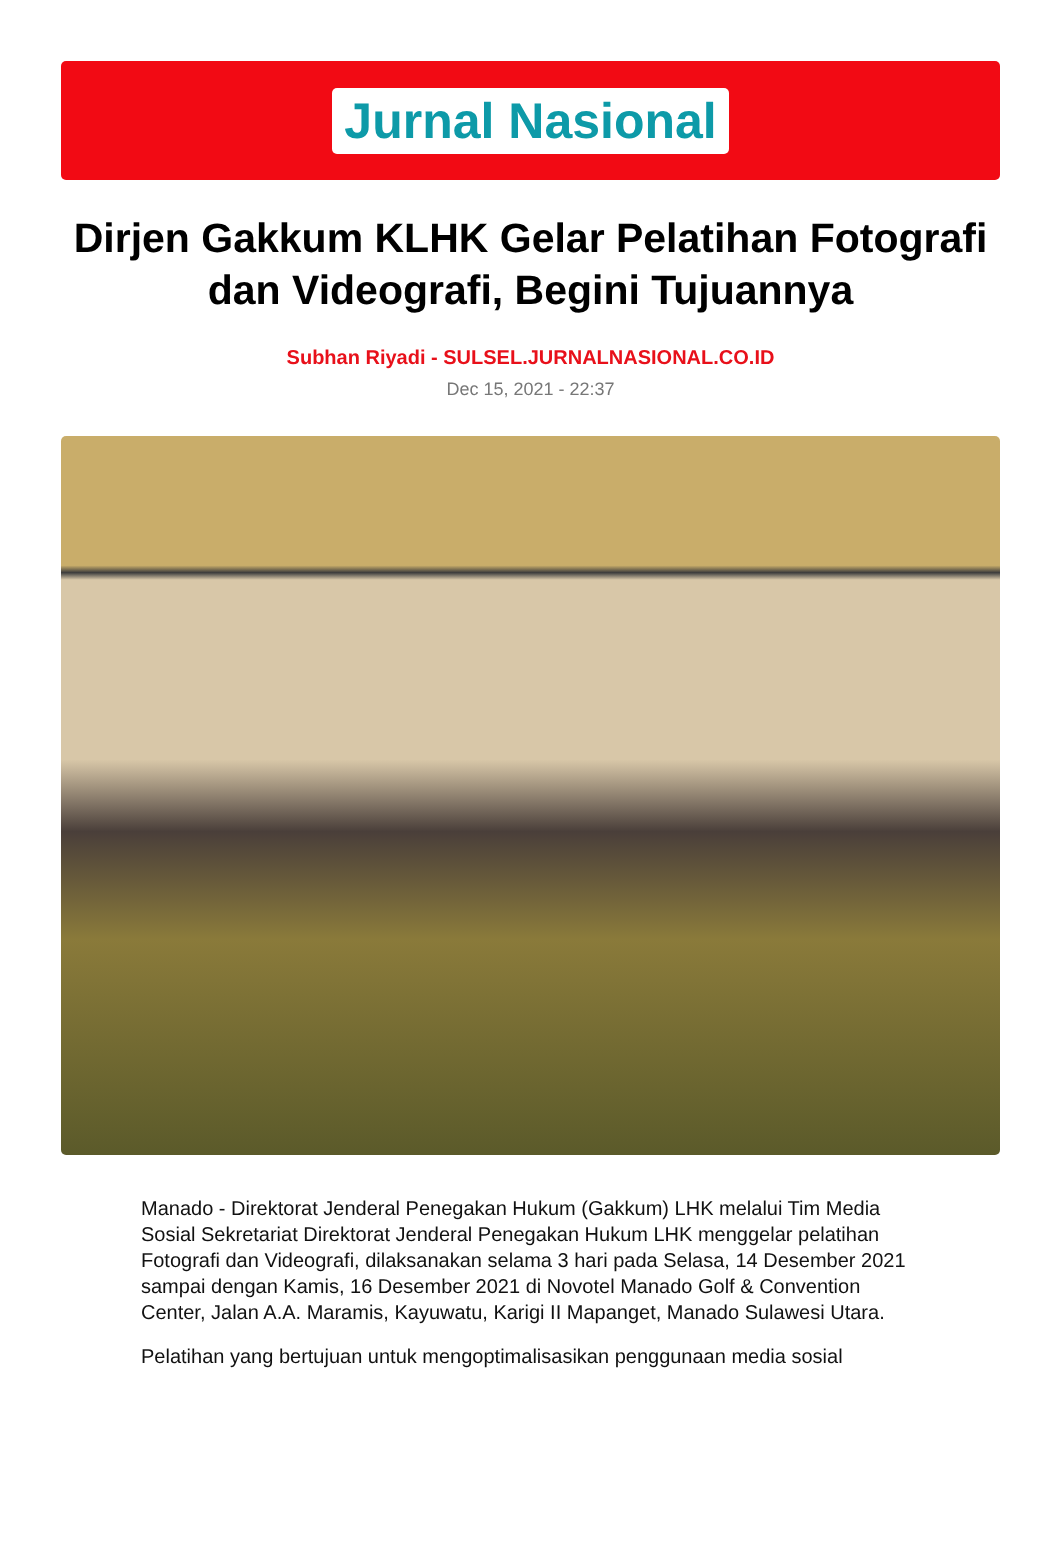Jurnal Nasional
Dirjen Gakkum KLHK Gelar Pelatihan Fotografi dan Videografi, Begini Tujuannya
Subhan Riyadi - SULSEL.JURNALNASIONAL.CO.ID
Dec 15, 2021 - 22:37
Manado - Direktorat Jenderal Penegakan Hukum (Gakkum) LHK melalui Tim Media Sosial Sekretariat Direktorat Jenderal Penegakan Hukum LHK menggelar pelatihan Fotografi dan Videografi, dilaksanakan selama 3 hari pada Selasa, 14 Desember 2021 sampai dengan Kamis, 16 Desember 2021 di Novotel Manado Golf & Convention Center, Jalan A.A. Maramis, Kayuwatu, Karigi II Mapanget, Manado Sulawesi Utara.
Pelatihan yang bertujuan untuk mengoptimalisasikan penggunaan media sosial